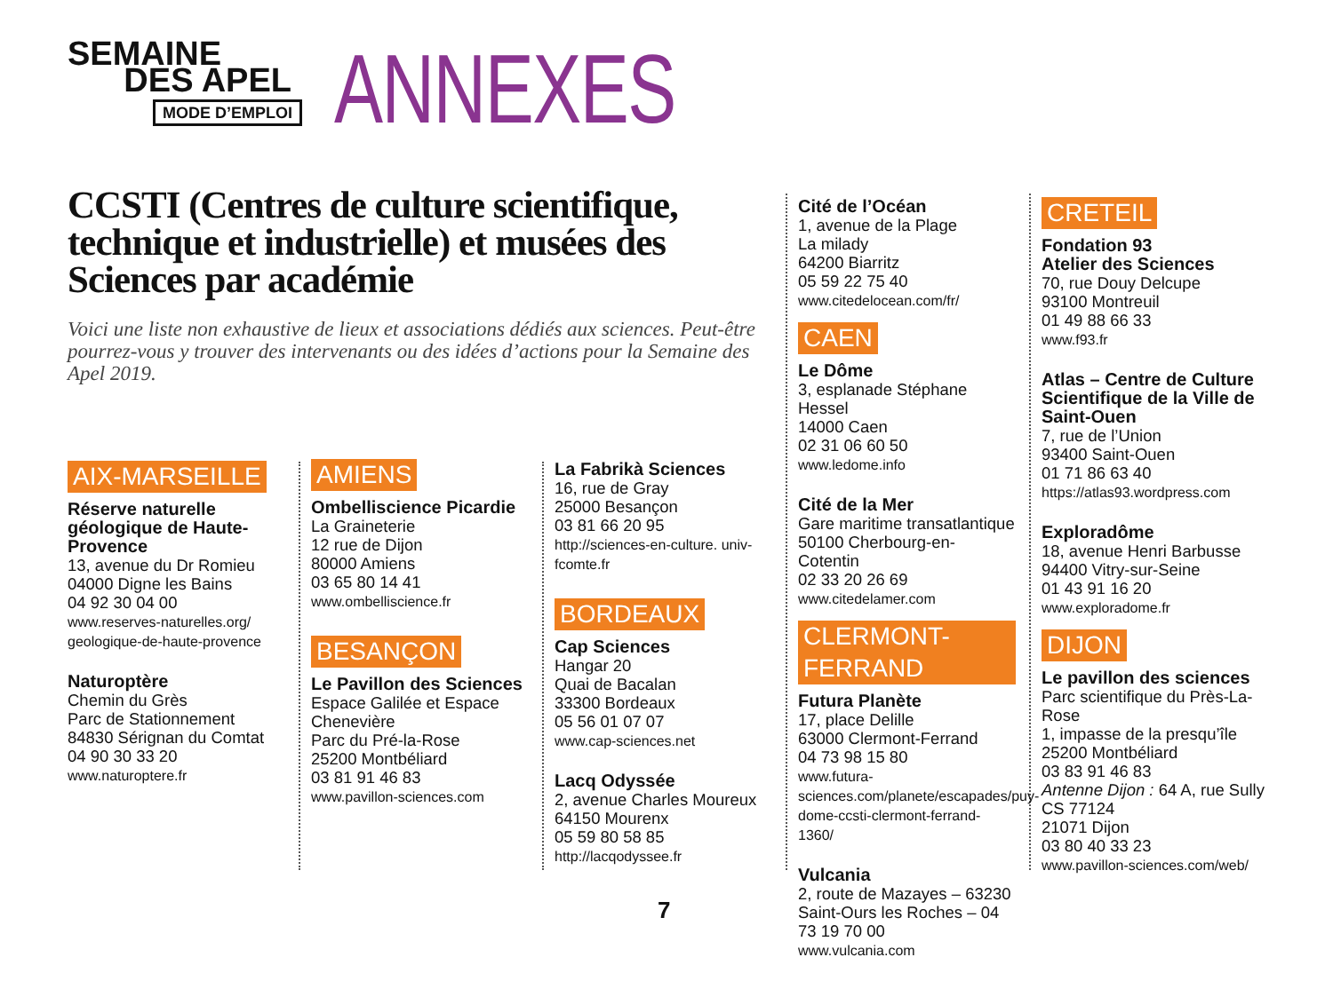SEMAINE
DES APEL
MODE D’EMPLOI
ANNEXES
CCSTI (Centres de culture scientifique, technique et industrielle) et musées des Sciences par académie
Voici une liste non exhaustive de lieux et associations dédiés aux sciences. Peut-être pourrez-vous y trouver des intervenants ou des idées d’actions pour la Semaine des Apel 2019.
AIX-MARSEILLE
Réserve naturelle géologique de Haute-Provence
13, avenue du Dr Romieu
04000 Digne les Bains
04 92 30 04 00
www.reserves-naturelles.org/ geologique-de-haute-provence
Naturoptère
Chemin du Grès
Parc de Stationnement
84830 Sérignan du Comtat
04 90 30 33 20
www.naturoptere.fr
AMIENS
Ombelliscience Picardie
La Graineterie
12 rue de Dijon
80000 Amiens
03 65 80 14 41
www.ombelliscience.fr
BESANÇON
Le Pavillon des Sciences
Espace Galilée et Espace Chenevière
Parc du Pré-la-Rose
25200 Montbéliard
03 81 91 46 83
www.pavillon-sciences.com
La Fabrikà Sciences
16, rue de Gray
25000 Besançon
03 81 66 20 95
http://sciences-en-culture. univ-fcomte.fr
BORDEAUX
Cap Sciences
Hangar 20
Quai de Bacalan
33300 Bordeaux
05 56 01 07 07
www.cap-sciences.net
Lacq Odyssée
2, avenue Charles Moureux
64150 Mourenx
05 59 80 58 85
http://lacqodyssee.fr
Cité de l’Océan
1, avenue de la Plage
La milady
64200 Biarritz
05 59 22 75 40
www.citedelocean.com/fr/
CAEN
Le Dôme
3, esplanade Stéphane Hessel
14000 Caen
02 31 06 60 50
www.ledome.info
Cité de la Mer
Gare maritime transatlantique
50100 Cherbourg-en-Cotentin
02 33 20 26 69
www.citedelamer.com
CLERMONT-FERRAND
Futura Planète
17, place Delille
63000 Clermont-Ferrand
04 73 98 15 80
www.futura-sciences.com/planete/escapades/puy-dome-ccsti-clermont-ferrand-1360/
Vulcania
2, route de Mazayes – 63230 Saint-Ours les Roches – 04 73 19 70 00
www.vulcania.com
CRETEIL
Fondation 93
Atelier des Sciences
70, rue Douy Delcupe
93100 Montreuil
01 49 88 66 33
www.f93.fr
Atlas – Centre de Culture Scientifique de la Ville de Saint-Ouen
7, rue de l’Union
93400 Saint-Ouen
01 71 86 63 40
https://atlas93.wordpress.com
Exploradôme
18, avenue Henri Barbusse
94400 Vitry-sur-Seine
01 43 91 16 20
www.exploradome.fr
DIJON
Le pavillon des sciences
Parc scientifique du Près-La-Rose
1, impasse de la presqu’île
25200 Montbéliard
03 83 91 46 83
Antenne Dijon : 64 A, rue Sully
CS 77124
21071 Dijon
03 80 40 33 23
www.pavillon-sciences.com/web/
7